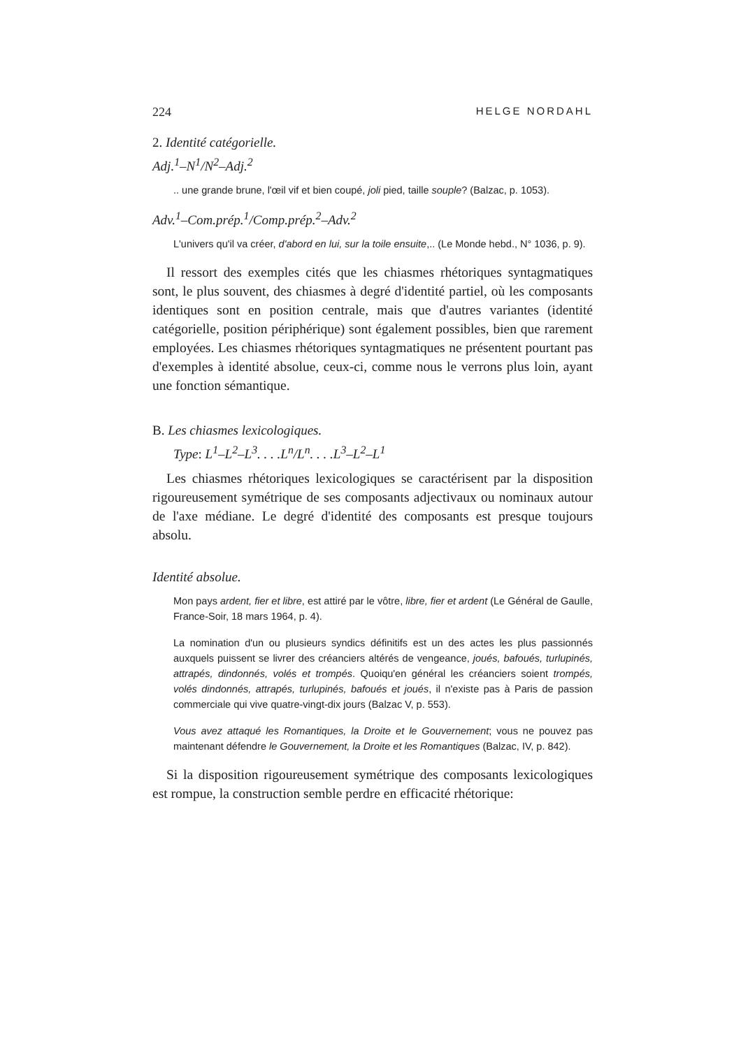224 HELGE NORDAHL
2. Identité catégorielle.
Adj.<sup>1</sup>–N<sup>1</sup>/N<sup>2</sup>–Adj.<sup>2</sup>
.. une grande brune, l'œil vif et bien coupé, joli pied, taille souple? (Balzac, p. 1053).
Adv.<sup>1</sup>–Com.prép.<sup>1</sup>/Comp.prép.<sup>2</sup>–Adv.<sup>2</sup>
L'univers qu'il va créer, d'abord en lui, sur la toile ensuite,.. (Le Monde hebd., N° 1036, p. 9).
Il ressort des exemples cités que les chiasmes rhétoriques syntagmatiques sont, le plus souvent, des chiasmes à degré d'identité partiel, où les composants identiques sont en position centrale, mais que d'autres variantes (identité catégorielle, position périphérique) sont également possibles, bien que rarement employées. Les chiasmes rhétoriques syntagmatiques ne présentent pourtant pas d'exemples à identité absolue, ceux-ci, comme nous le verrons plus loin, ayant une fonction sémantique.
B. Les chiasmes lexicologiques.
Type: L<sup>1</sup>–L<sup>2</sup>–L<sup>3</sup>. . . .L<sup>n</sup>/L<sup>n</sup>. . . .L<sup>3</sup>–L<sup>2</sup>–L<sup>1</sup>
Les chiasmes rhétoriques lexicologiques se caractérisent par la disposition rigoureusement symétrique de ses composants adjectivaux ou nominaux autour de l'axe médiane. Le degré d'identité des composants est presque toujours absolu.
Identité absolue.
Mon pays ardent, fier et libre, est attiré par le vôtre, libre, fier et ardent (Le Général de Gaulle, France-Soir, 18 mars 1964, p. 4).
La nomination d'un ou plusieurs syndics définitifs est un des actes les plus passionnés auxquels puissent se livrer des créanciers altérés de vengeance, joués, bafoués, turlupinés, attrapés, dindonnés, volés et trompés. Quoiqu'en général les créanciers soient trompés, volés dindonnés, attrapés, turlupinés, bafoués et joués, il n'existe pas à Paris de passion commerciale qui vive quatre-vingt-dix jours (Balzac V, p. 553).
Vous avez attaqué les Romantiques, la Droite et le Gouvernement; vous ne pouvez pas maintenant défendre le Gouvernement, la Droite et les Romantiques (Balzac, IV, p. 842).
Si la disposition rigoureusement symétrique des composants lexicologiques est rompue, la construction semble perdre en efficacité rhétorique: